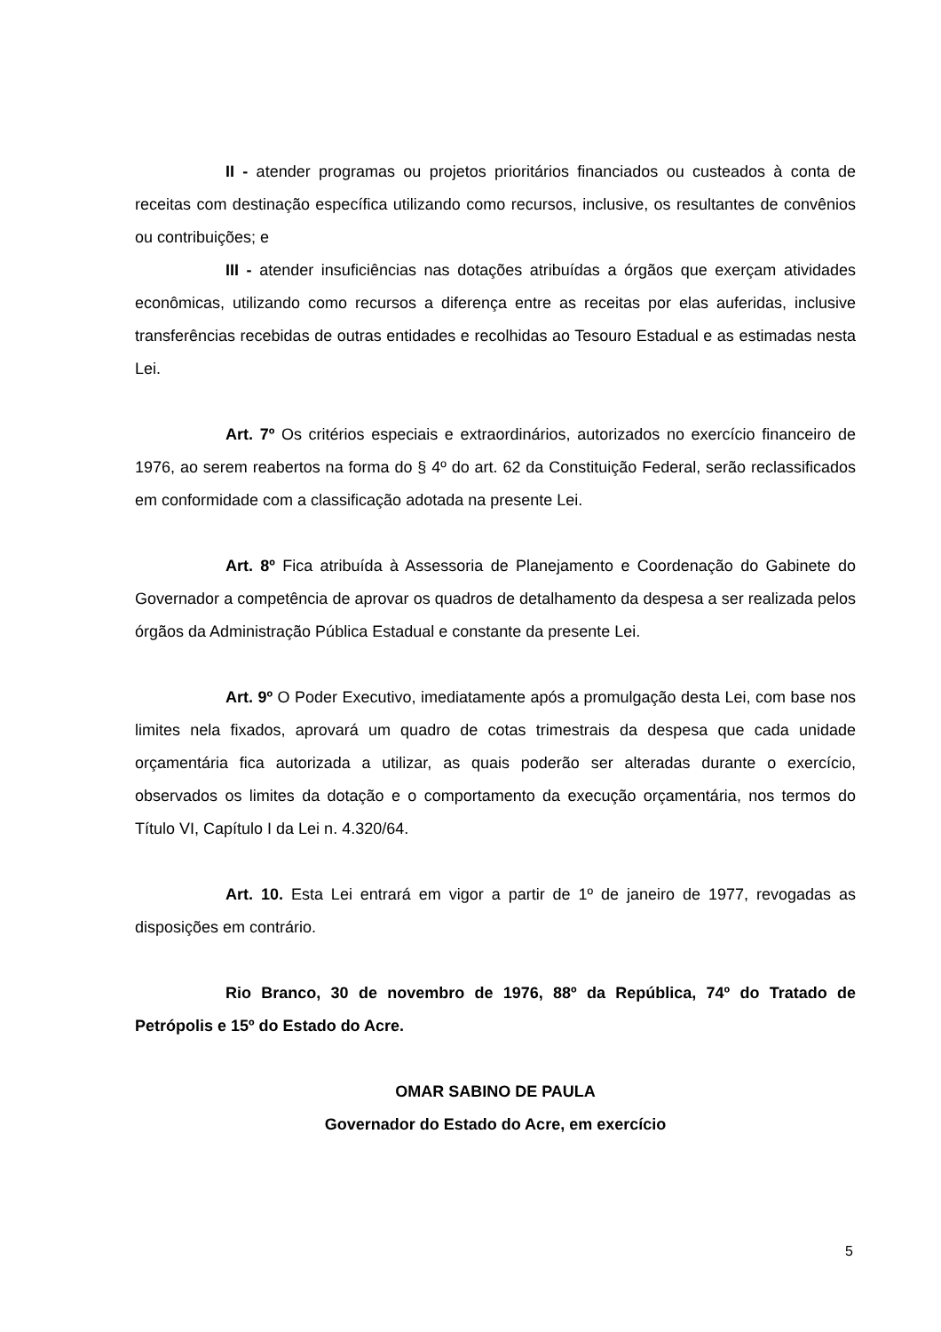II - atender programas ou projetos prioritários financiados ou custeados à conta de receitas com destinação específica utilizando como recursos, inclusive, os resultantes de convênios ou contribuições; e
III - atender insuficiências nas dotações atribuídas a órgãos que exerçam atividades econômicas, utilizando como recursos a diferença entre as receitas por elas auferidas, inclusive transferências recebidas de outras entidades e recolhidas ao Tesouro Estadual e as estimadas nesta Lei.
Art. 7º Os critérios especiais e extraordinários, autorizados no exercício financeiro de 1976, ao serem reabertos na forma do § 4º do art. 62 da Constituição Federal, serão reclassificados em conformidade com a classificação adotada na presente Lei.
Art. 8º Fica atribuída à Assessoria de Planejamento e Coordenação do Gabinete do Governador a competência de aprovar os quadros de detalhamento da despesa a ser realizada pelos órgãos da Administração Pública Estadual e constante da presente Lei.
Art. 9º O Poder Executivo, imediatamente após a promulgação desta Lei, com base nos limites nela fixados, aprovará um quadro de cotas trimestrais da despesa que cada unidade orçamentária fica autorizada a utilizar, as quais poderão ser alteradas durante o exercício, observados os limites da dotação e o comportamento da execução orçamentária, nos termos do Título VI, Capítulo I da Lei n. 4.320/64.
Art. 10. Esta Lei entrará em vigor a partir de 1º de janeiro de 1977, revogadas as disposições em contrário.
Rio Branco, 30 de novembro de 1976, 88º da República, 74º do Tratado de Petrópolis e 15º do Estado do Acre.
OMAR SABINO DE PAULA
Governador do Estado do Acre, em exercício
5